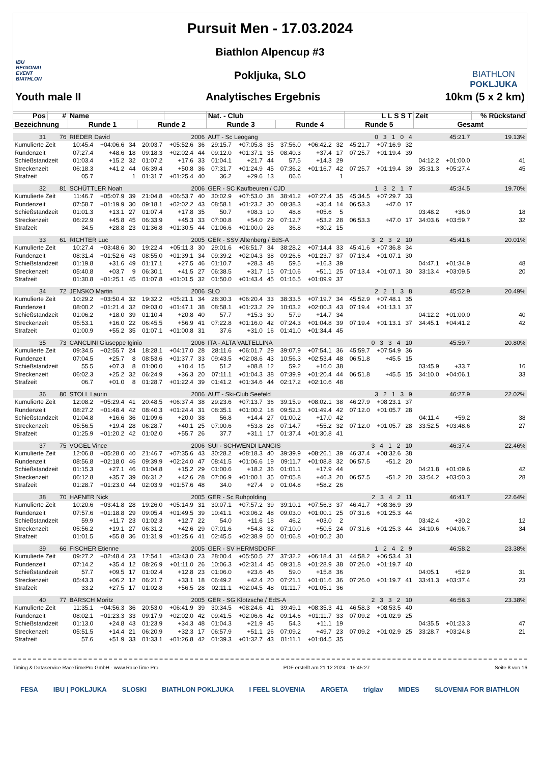IBU
REGIONAL
EVENT
BIATHLON
Pursuit Men - 17.03.2024
Biathlon Alpencup #3
Pokljuka, SLO
BIATHLON
POKLJUKA
Youth male II Analytisches Ergebnis 10km (5 x 2 km)
| Pos | # | Name | | | | | | Nat. - Club | | | | | | L L S S T | | | Zeit | | % Rückstand |
| --- | --- | --- | --- | --- | --- | --- | --- | --- | --- | --- | --- | --- | --- | --- | --- | --- | --- | --- | --- |
| Bezeichnung | | Runde 1 | | | Runde 2 | | | Runde 3 | | | Runde 4 | | | Runde 5 | | | Gesamt | | |
| 31 | 76 | RIEDER David | | | | 2006 | | AUT - Sc Leogang | | | | | | 0 3 1 0 4 | | | 45:21.7 | | 19.13% |
| Kumulierte Zeit | | 10:45.4 | +04:06.6 | 34 | 20:03.7 | +05:52.6 | 36 | 29:15.7 | +07:05.8 | 35 | 37:56.0 | +06:42.2 | 32 | 45:21.7 | +07:16.9 | 32 | | | |
| Rundenzeit | | 07:27.4 | +48.6 | 18 | 09:18.3 | +02:02.4 | 44 | 09:12.0 | +01:37.1 | 35 | 08:40.3 | +37.4 | 17 | 07:25.7 | +01:19.4 | 39 | | | |
| Schießstandzeit | | 01:03.4 | +15.2 | 32 | 01:07.2 | +17.6 | 33 | 01:04.1 | +21.7 | 44 | 57.5 | +14.3 | 29 | | | | 04:12.2 | +01:00.0 | 41 |
| Streckenzeit | | 06:18.3 | +41.2 | 44 | 06:39.4 | +50.8 | 36 | 07:31.7 | +01:24.9 | 45 | 07:36.2 | +01:16.7 | 42 | 07:25.7 | +01:19.4 | 39 | 35:31.3 | +05:27.4 | 45 |
| Strafzeit | | 05.7 | | 1 | 01:31.7 | +01:25.4 | 40 | 36.2 | +29.6 | 13 | 06.6 | | 1 | | | | | | |
| 32 | 81 | SCHÜTTLER Noah | | | | 2006 | | GER - SC Kaufbeuren / CJD | | | | | | 1 3 2 1 7 | | | 45:34.5 | | 19.70% |
| Kumulierte Zeit | | 11:46.7 | +05:07.9 | 39 | 21:04.8 | +06:53.7 | 40 | 30:02.9 | +07:53.0 | 38 | 38:41.2 | +07:27.4 | 35 | 45:34.5 | +07:29.7 | 33 | | | |
| Rundenzeit | | 07:58.7 | +01:19.9 | 30 | 09:18.1 | +02:02.2 | 43 | 08:58.1 | +01:23.2 | 30 | 08:38.3 | +35.4 | 14 | 06:53.3 | +47.0 | 17 | | | |
| Schießstandzeit | | 01:01.3 | +13.1 | 27 | 01:07.4 | +17.8 | 35 | 50.7 | +08.3 | 10 | 48.8 | +05.6 | 5 | | | | 03:48.2 | +36.0 | 18 |
| Streckenzeit | | 06:22.9 | +45.8 | 45 | 06:33.9 | +45.3 | 33 | 07:00.8 | +54.0 | 29 | 07:12.7 | +53.2 | 28 | 06:53.3 | +47.0 | 17 | 34:03.6 | +03:59.7 | 32 |
| Strafzeit | | 34.5 | +28.8 | 23 | 01:36.8 | +01:30.5 | 44 | 01:06.6 | +01:00.0 | 28 | 36.8 | +30.2 | 15 | | | | | | |
| 33 | 61 | RICHTER Luc | | | | 2005 | | GER - SSV Altenberg / EdS-A | | | | | | 3 2 3 2 10 | | | 45:41.6 | | 20.01% |
| Kumulierte Zeit | | 10:27.4 | +03:48.6 | 30 | 19:22.4 | +05:11.3 | 30 | 29:01.6 | +06:51.7 | 34 | 38:28.2 | +07:14.4 | 33 | 45:41.6 | +07:36.8 | 34 | | | |
| Rundenzeit | | 08:31.4 | +01:52.6 | 43 | 08:55.0 | +01:39.1 | 34 | 09:39.2 | +02:04.3 | 38 | 09:26.6 | +01:23.7 | 37 | 07:13.4 | +01:07.1 | 30 | | | |
| Schießstandzeit | | 01:19.8 | +31.6 | 49 | 01:17.1 | +27.5 | 46 | 01:10.7 | +28.3 | 48 | 59.5 | +16.3 | 39 | | | | 04:47.1 | +01:34.9 | 48 |
| Streckenzeit | | 05:40.8 | +03.7 | 9 | 06:30.1 | +41.5 | 27 | 06:38.5 | +31.7 | 15 | 07:10.6 | +51.1 | 25 | 07:13.4 | +01:07.1 | 30 | 33:13.4 | +03:09.5 | 20 |
| Strafzeit | | 01:30.8 | +01:25.1 | 45 | 01:07.8 | +01:01.5 | 32 | 01:50.0 | +01:43.4 | 45 | 01:16.5 | +01:09.9 | 37 | | | | | | |
| 34 | 72 | JENSKO Martin | | | | 2006 | | SLO | | | | | | 2 2 1 3 8 | | | 45:52.9 | | 20.49% |
| Kumulierte Zeit | | 10:29.2 | +03:50.4 | 32 | 19:32.2 | +05:21.1 | 34 | 28:30.3 | +06:20.4 | 33 | 38:33.5 | +07:19.7 | 34 | 45:52.9 | +07:48.1 | 35 | | | |
| Rundenzeit | | 08:00.2 | +01:21.4 | 32 | 09:03.0 | +01:47.1 | 38 | 08:58.1 | +01:23.2 | 29 | 10:03.2 | +02:00.3 | 43 | 07:19.4 | +01:13.1 | 37 | | | |
| Schießstandzeit | | 01:06.2 | +18.0 | 39 | 01:10.4 | +20.8 | 40 | 57.7 | +15.3 | 30 | 57.9 | +14.7 | 34 | | | | 04:12.2 | +01:00.0 | 40 |
| Streckenzeit | | 05:53.1 | +16.0 | 22 | 06:45.5 | +56.9 | 41 | 07:22.8 | +01:16.0 | 42 | 07:24.3 | +01:04.8 | 39 | 07:19.4 | +01:13.1 | 37 | 34:45.1 | +04:41.2 | 42 |
| Strafzeit | | 01:00.9 | +55.2 | 35 | 01:07.1 | +01:00.8 | 31 | 37.6 | +31.0 | 16 | 01:41.0 | +01:34.4 | 45 | | | | | | |
| 35 | 73 | CANCLINI Giuseppe Iginio | | | | 2006 | | ITA - ALTA VALTELLINA | | | | | | 0 3 3 4 10 | | | 45:59.7 | | 20.80% |
| Kumulierte Zeit | | 09:34.5 | +02:55.7 | 24 | 18:28.1 | +04:17.0 | 28 | 28:11.6 | +06:01.7 | 29 | 39:07.9 | +07:54.1 | 36 | 45:59.7 | +07:54.9 | 36 | | | |
| Rundenzeit | | 07:04.5 | +25.7 | 8 | 08:53.6 | +01:37.7 | 33 | 09:43.5 | +02:08.6 | 43 | 10:56.3 | +02:53.4 | 48 | 06:51.8 | +45.5 | 15 | | | |
| Schießstandzeit | | 55.5 | +07.3 | 8 | 01:00.0 | +10.4 | 15 | 51.2 | +08.8 | 12 | 59.2 | +16.0 | 38 | | | | 03:45.9 | +33.7 | 16 |
| Streckenzeit | | 06:02.3 | +25.2 | 32 | 06:24.9 | +36.3 | 20 | 07:11.1 | +01:04.3 | 38 | 07:39.9 | +01:20.4 | 44 | 06:51.8 | +45.5 | 15 | 34:10.0 | +04:06.1 | 33 |
| Strafzeit | | 06.7 | +01.0 | 8 | 01:28.7 | +01:22.4 | 39 | 01:41.2 | +01:34.6 | 44 | 02:17.2 | +02:10.6 | 48 | | | | | | |
| 36 | 80 | STOLL Laurin | | | | 2006 | | AUT - Ski-Club Seefeld | | | | | | 3 2 1 3 9 | | | 46:27.9 | | 22.02% |
| Kumulierte Zeit | | 12:08.2 | +05:29.4 | 41 | 20:48.5 | +06:37.4 | 38 | 29:23.6 | +07:13.7 | 36 | 39:15.9 | +08:02.1 | 38 | 46:27.9 | +08:23.1 | 37 | | | |
| Rundenzeit | | 08:27.2 | +01:48.4 | 42 | 08:40.3 | +01:24.4 | 31 | 08:35.1 | +01:00.2 | 18 | 09:52.3 | +01:49.4 | 42 | 07:12.0 | +01:05.7 | 28 | | | |
| Schießstandzeit | | 01:04.8 | +16.6 | 36 | 01:09.6 | +20.0 | 38 | 56.8 | +14.4 | 27 | 01:00.2 | +17.0 | 42 | | | | 04:11.4 | +59.2 | 38 |
| Streckenzeit | | 05:56.5 | +19.4 | 28 | 06:28.7 | +40.1 | 25 | 07:00.6 | +53.8 | 28 | 07:14.7 | +55.2 | 32 | 07:12.0 | +01:05.7 | 28 | 33:52.5 | +03:48.6 | 27 |
| Strafzeit | | 01:25.9 | +01:20.2 | 42 | 01:02.0 | +55.7 | 26 | 37.7 | +31.1 | 17 | 01:37.4 | +01:30.8 | 41 | | | | | | |
| 37 | 75 | VOGEL Vince | | | | 2006 | | SUI - SCHWENDI LANGIS | | | | | | 3 4 1 2 10 | | | 46:37.4 | | 22.46% |
| Kumulierte Zeit | | 12:06.8 | +05:28.0 | 40 | 21:46.7 | +07:35.6 | 43 | 30:28.2 | +08:18.3 | 40 | 39:39.9 | +08:26.1 | 39 | 46:37.4 | +08:32.6 | 38 | | | |
| Rundenzeit | | 08:56.8 | +02:18.0 | 46 | 09:39.9 | +02:24.0 | 47 | 08:41.5 | +01:06.6 | 19 | 09:11.7 | +01:08.8 | 32 | 06:57.5 | +51.2 | 20 | | | |
| Schießstandzeit | | 01:15.3 | +27.1 | 46 | 01:04.8 | +15.2 | 29 | 01:00.6 | +18.2 | 36 | 01:01.1 | +17.9 | 44 | | | | 04:21.8 | +01:09.6 | 42 |
| Streckenzeit | | 06:12.8 | +35.7 | 39 | 06:31.2 | +42.6 | 28 | 07:06.9 | +01:00.1 | 35 | 07:05.8 | +46.3 | 20 | 06:57.5 | +51.2 | 20 | 33:54.2 | +03:50.3 | 28 |
| Strafzeit | | 01:28.7 | +01:23.0 | 44 | 02:03.9 | +01:57.6 | 48 | 34.0 | +27.4 | 9 | 01:04.8 | +58.2 | 26 | | | | | | |
| 38 | 70 | HAFNER Nick | | | | 2005 | | GER - Sc Ruhpolding | | | | | | 2 3 4 2 11 | | | 46:41.7 | | 22.64% |
| Kumulierte Zeit | | 10:20.6 | +03:41.8 | 28 | 19:26.0 | +05:14.9 | 31 | 30:07.1 | +07:57.2 | 39 | 39:10.1 | +07:56.3 | 37 | 46:41.7 | +08:36.9 | 39 | | | |
| Rundenzeit | | 07:57.6 | +01:18.8 | 29 | 09:05.4 | +01:49.5 | 39 | 10:41.1 | +03:06.2 | 48 | 09:03.0 | +01:00.1 | 25 | 07:31.6 | +01:25.3 | 44 | | | |
| Schießstandzeit | | 59.9 | +11.7 | 23 | 01:02.3 | +12.7 | 22 | 54.0 | +11.6 | 18 | 46.2 | +03.0 | 2 | | | | 03:42.4 | +30.2 | 12 |
| Streckenzeit | | 05:56.2 | +19.1 | 27 | 06:31.2 | +42.6 | 29 | 07:01.6 | +54.8 | 32 | 07:10.0 | +50.5 | 24 | 07:31.6 | +01:25.3 | 44 | 34:10.6 | +04:06.7 | 34 |
| Strafzeit | | 01:01.5 | +55.8 | 36 | 01:31.9 | +01:25.6 | 41 | 02:45.5 | +02:38.9 | 50 | 01:06.8 | +01:00.2 | 30 | | | | | | |
| 39 | 66 | FISCHER Etienne | | | | 2005 | | GER - SV HERMSDORF | | | | | | 1 2 4 2 9 | | | 46:58.2 | | 23.38% |
| Kumulierte Zeit | | 09:27.2 | +02:48.4 | 23 | 17:54.1 | +03:43.0 | 23 | 28:00.4 | +05:50.5 | 27 | 37:32.2 | +06:18.4 | 31 | 44:58.2 | +06:53.4 | 31 | | | |
| Rundenzeit | | 07:14.2 | +35.4 | 12 | 08:26.9 | +01:11.0 | 26 | 10:06.3 | +02:31.4 | 45 | 09:31.8 | +01:28.9 | 38 | 07:26.0 | +01:19.7 | 40 | | | |
| Schießstandzeit | | 57.7 | +09.5 | 17 | 01:02.4 | +12.8 | 23 | 01:06.0 | +23.6 | 46 | 59.0 | +15.8 | 36 | | | | 04:05.1 | +52.9 | 31 |
| Streckenzeit | | 05:43.3 | +06.2 | 12 | 06:21.7 | +33.1 | 18 | 06:49.2 | +42.4 | 20 | 07:21.1 | +01:01.6 | 36 | 07:26.0 | +01:19.7 | 41 | 33:41.3 | +03:37.4 | 23 |
| Strafzeit | | 33.2 | +27.5 | 17 | 01:02.8 | +56.5 | 28 | 02:11.1 | +02:04.5 | 48 | 01:11.7 | +01:05.1 | 36 | | | | | | |
| 40 | 77 | BÄRSCH Moritz | | | | 2005 | | GER - SG Klotzsche / EdS-A | | | | | | 2 3 3 2 10 | | | 46:58.3 | | 23.38% |
| Kumulierte Zeit | | 11:35.1 | +04:56.3 | 36 | 20:53.0 | +06:41.9 | 39 | 30:34.5 | +08:24.6 | 41 | 39:49.1 | +08:35.3 | 41 | 46:58.3 | +08:53.5 | 40 | | | |
| Rundenzeit | | 08:02.1 | +01:23.3 | 33 | 09:17.9 | +02:02.0 | 42 | 09:41.5 | +02:06.6 | 42 | 09:14.6 | +01:11.7 | 33 | 07:09.2 | +01:02.9 | 25 | | | |
| Schießstandzeit | | 01:13.0 | +24.8 | 43 | 01:23.9 | +34.3 | 48 | 01:04.3 | +21.9 | 45 | 54.3 | +11.1 | 19 | | | | 04:35.5 | +01:23.3 | 47 |
| Streckenzeit | | 05:51.5 | +14.4 | 21 | 06:20.9 | +32.3 | 17 | 06:57.9 | +51.1 | 26 | 07:09.2 | +49.7 | 23 | 07:09.2 | +01:02.9 | 25 | 33:28.7 | +03:24.8 | 21 |
| Strafzeit | | 57.6 | +51.9 | 33 | 01:33.1 | +01:26.8 | 42 | 01:39.3 | +01:32.7 | 43 | 01:11.1 | +01:04.5 | 35 | | | | | | |
Timing & Dataservice RaceTimePro GmbH - www.RaceTime.Pro PDF erstellt am 21.12.2024 - 15:45:27 Seite 8 von 16
FESA IBU | POKLJUKA SLOSKI BIATHLON POKLJUKA I FEEL SLOVENIA ARGETA triglav MIDES SLOVENIA FOR BIATHLON